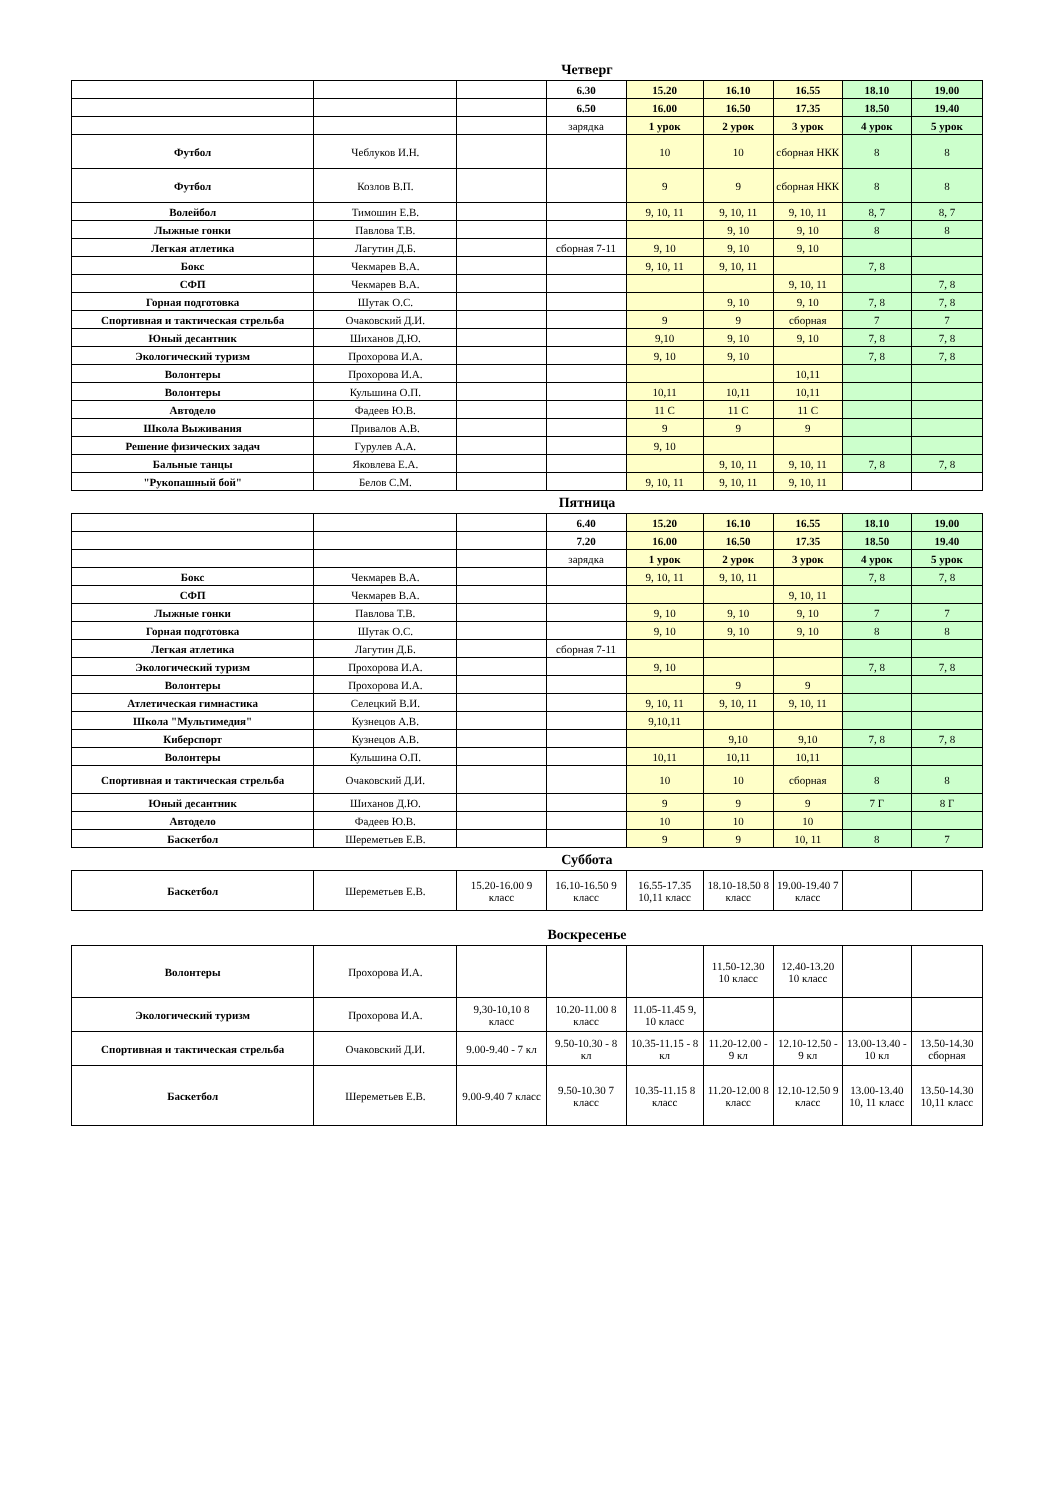Четверг
| | | | 6.30 | 15.20 | 16.10 | 16.55 | 18.10 | 19.00 |
| | | | 6.50 | 16.00 | 16.50 | 17.35 | 18.50 | 19.40 |
| | | | зарядка | 1 урок | 2 урок | 3 урок | 4 урок | 5 урок |
| Футбол | Чеблуков И.Н. | | | 10 | 10 | сборная НКК | 8 | 8 |
| Футбол | Козлов В.П. | | | 9 | 9 | сборная НКК | 8 | 8 |
| Волейбол | Тимошин Е.В. | | | 9, 10, 11 | 9, 10, 11 | 9, 10, 11 | 8, 7 | 8, 7 |
| Лыжные гонки | Павлова Т.В. | | | | 9, 10 | 9, 10 | 8 | 8 |
| Легкая атлетика | Лагутин Д.Б. | | сборная 7-11 | 9, 10 | 9, 10 | 9, 10 | | |
| Бокс | Чекмарев В.А. | | | 9, 10, 11 | 9, 10, 11 | | 7, 8 | |
| СФП | Чекмарев В.А. | | | | | 9, 10, 11 | | 7, 8 |
| Горная подготовка | Шутак О.С. | | | | 9, 10 | 9, 10 | 7, 8 | 7, 8 |
| Спортивная и тактическая стрельба | Очаковский Д.И. | | | 9 | 9 | сборная | 7 | 7 |
| Юный десантник | Шиханов Д.Ю. | | | 9,10 | 9, 10 | 9, 10 | 7, 8 | 7, 8 |
| Экологический туризм | Прохорова И.А. | | | 9, 10 | 9, 10 | | 7, 8 | 7, 8 |
| Волонтеры | Прохорова И.А. | | | | | 10,11 | | |
| Волонтеры | Кульшина О.П. | | | 10,11 | 10,11 | 10,11 | | |
| Автодело | Фадеев Ю.В. | | | 11 С | 11 С | 11 С | | |
| Школа Выживания | Привалов А.В. | | | 9 | 9 | 9 | | |
| Решение физических задач | Гурулев А.А. | | | 9, 10 | | | | |
| Бальные танцы | Яковлева Е.А. | | | | 9, 10, 11 | 9, 10, 11 | 7, 8 | 7, 8 |
| "Рукопашный бой" | Белов С.М. | | | 9, 10, 11 | 9, 10, 11 | 9, 10, 11 | | |
Пятница
| | | | 6.40 | 15.20 | 16.10 | 16.55 | 18.10 | 19.00 |
| | | | 7.20 | 16.00 | 16.50 | 17.35 | 18.50 | 19.40 |
| | | | зарядка | 1 урок | 2 урок | 3 урок | 4 урок | 5 урок |
| Бокс | Чекмарев В.А. | | | 9, 10, 11 | 9, 10, 11 | | 7, 8 | 7, 8 |
| СФП | Чекмарев В.А. | | | | | 9, 10, 11 | | |
| Лыжные гонки | Павлова Т.В. | | | 9, 10 | 9, 10 | 9, 10 | 7 | 7 |
| Горная подготовка | Шутак О.С. | | | 9, 10 | 9, 10 | 9, 10 | 8 | 8 |
| Легкая атлетика | Лагутин Д.Б. | | сборная 7-11 | | | | | |
| Экологический туризм | Прохорова И.А. | | | 9, 10 | | | 7, 8 | 7, 8 |
| Волонтеры | Прохорова И.А. | | | | 9 | 9 | | |
| Атлетическая гимнастика | Селецкий В.И. | | | 9, 10, 11 | 9, 10, 11 | 9, 10, 11 | | |
| Школа "Мультимедия" | Кузнецов А.В. | | | 9,10,11 | | | | |
| Киберспорт | Кузнецов А.В. | | | | 9,10 | 9,10 | 7, 8 | 7, 8 |
| Волонтеры | Кульшина О.П. | | | 10,11 | 10,11 | 10,11 | | |
| Спортивная и тактическая стрельба | Очаковский Д.И. | | | 10 | 10 | сборная | 8 | 8 |
| Юный десантник | Шиханов Д.Ю. | | | 9 | 9 | 9 | 7 Г | 8 Г |
| Автодело | Фадеев Ю.В. | | | 10 | 10 | 10 | | |
| Баскетбол | Шереметьев Е.В. | | | 9 | 9 | 10, 11 | 8 | 7 |
Суббота
| Баскетбол | Шереметьев Е.В. | 15.20-16.00 9 класс | 16.10-16.50 9 класс | 16.55-17.35 10,11 класс | 18.10-18.50 8 класс | 19.00-19.40 7 класс | | |
Воскресенье
| Волонтеры | Прохорова И.А. | | | | 11.50-12.30 10 класс | 12.40-13.20 10 класс | | |
| Экологический туризм | Прохорова И.А. | 9,30-10,10 8 класс | 10.20-11.00 8 класс | 11.05-11.45 9, 10 класс | | | | |
| Спортивная и тактическая стрельба | Очаковский Д.И. | 9.00-9.40 - 7 кл | 9.50-10.30 - 8 кл | 10.35-11.15 - 8 кл | 11.20-12.00 - 9 кл | 12.10-12.50 - 9 кл | 13.00-13.40 - 10 кл | 13.50-14.30 сборная |
| Баскетбол | Шереметьев Е.В. | 9.00-9.40 7 класс | 9.50-10.30 7 класс | 10.35-11.15 8 класс | 11.20-12.00 8 класс | 12.10-12.50 9 класс | 13.00-13.40 10, 11 класс | 13.50-14.30 10,11 класс |